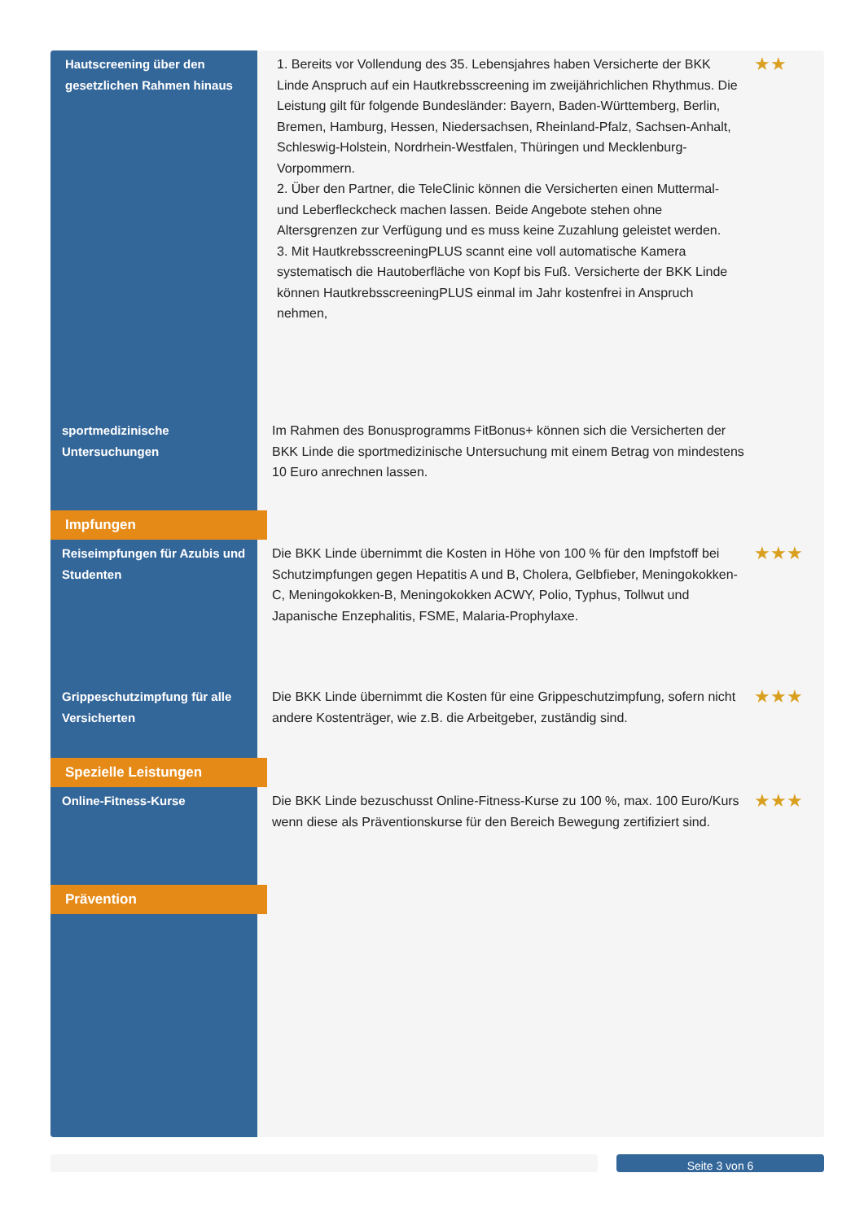| Hautscreening über den gesetzlichen Rahmen hinaus | 1. Bereits vor Vollendung des 35. Lebensjahres haben Versicherte der BKK Linde Anspruch auf ein Hautkrebsscreening im zweijährichlichen Rhythmus. Die Leistung gilt für folgende Bundesländer: Bayern, Baden-Württemberg, Berlin, Bremen, Hamburg, Hessen, Niedersachsen, Rheinland-Pfalz, Sachsen-Anhalt, Schleswig-Holstein, Nordrhein-Westfalen, Thüringen und Mecklenburg-Vorpommern. 2. Über den Partner, die TeleClinic können die Versicherten einen Muttermal- und Leberfleckcheck machen lassen. Beide Angebote stehen ohne Altersgrenzen zur Verfügung und es muss keine Zuzahlung geleistet werden. 3. Mit HautkrebsscreeningPLUS scannt eine voll automatische Kamera systematisch die Hautoberfläche von Kopf bis Fuß. Versicherte der BKK Linde können HautkrebsscreeningPLUS einmal im Jahr kostenfrei in Anspruch nehmen, | ★★ |
| sportmedizinische Untersuchungen | Im Rahmen des Bonusprogramms FitBonus+ können sich die Versicherten der BKK Linde die sportmedizinische Untersuchung mit einem Betrag von mindestens 10 Euro anrechnen lassen. | |
| Impfungen | | |
| Reiseimpfungen für Azubis und Studenten | Die BKK Linde übernimmt die Kosten in Höhe von 100 % für den Impfstoff bei Schutzimpfungen gegen Hepatitis A und B, Cholera, Gelbfieber, Meningokokken-C, Meningokokken-B, Meningokokken ACWY, Polio, Typhus, Tollwut und Japanische Enzephalitis, FSME, Malaria-Prophylaxe. | ★★★ |
| Grippeschutzimpfung für alle Versicherten | Die BKK Linde übernimmt die Kosten für eine Grippeschutzimpfung, sofern nicht andere Kostenträger, wie z.B. die Arbeitgeber, zuständig sind. | ★★★ |
| Spezielle Leistungen | | |
| Online-Fitness-Kurse | Die BKK Linde bezuschusst Online-Fitness-Kurse zu 100 %, max. 100 Euro/Kurs wenn diese als Präventionskurse für den Bereich Bewegung zertifiziert sind. | ★★★ |
| Prävention | | |
Seite 3 von 6